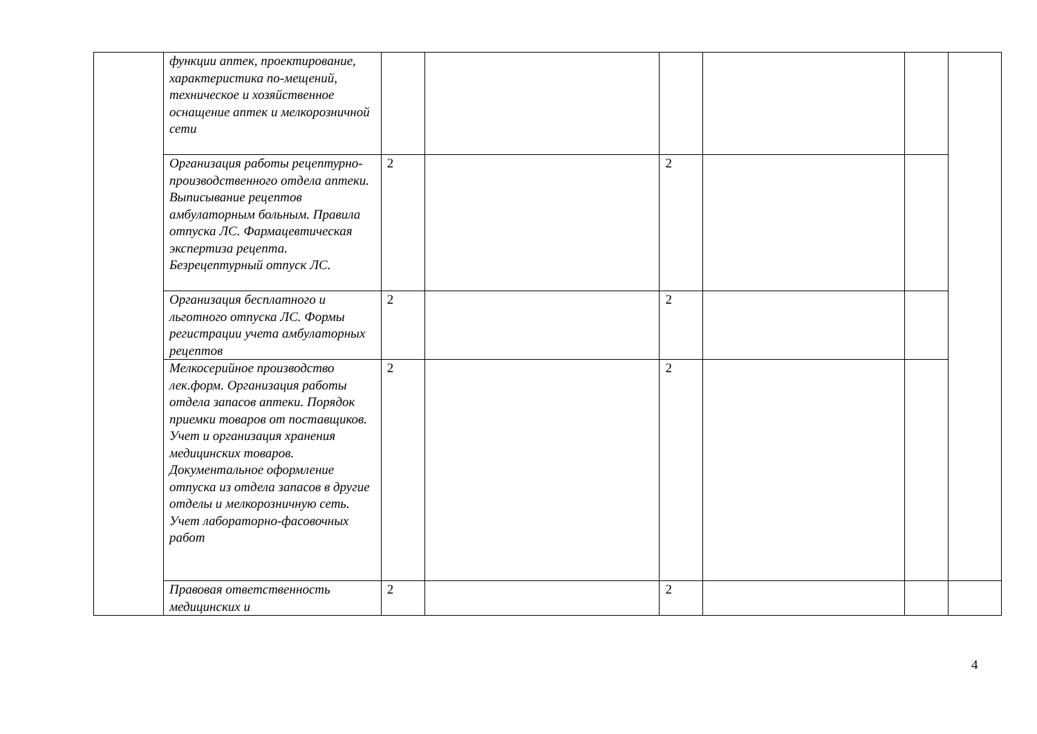| | функции аптек, проектирование, характеристика по-мещений, техническое и хозяйственное оснащение аптек и мелкорозничной сети | | | | | | |
| | Организация работы рецептурно-производственного отдела аптеки. Выписывание рецептов амбулаторным больным. Правила отпуска ЛС. Фармацевтическая экспертиза рецепта. Безрецептурный отпуск ЛС. | 2 | | 2 | | | |
| | Организация бесплатного и льготного отпуска ЛС. Формы регистрации учета амбулаторных рецептов | 2 | | 2 | | | |
| | Мелкосерийное производство лек.форм. Организация работы отдела запасов аптеки. Порядок приемки товаров от поставщиков. Учет и организация хранения медицинских товаров. Документальное оформление отпуска из отдела запасов в другие отделы и мелкорозничную сеть. Учет лабораторно-фасовочных работ | 2 | | 2 | | | |
| | Правовая ответственность медицинских и | 2 | | 2 | | | |
4